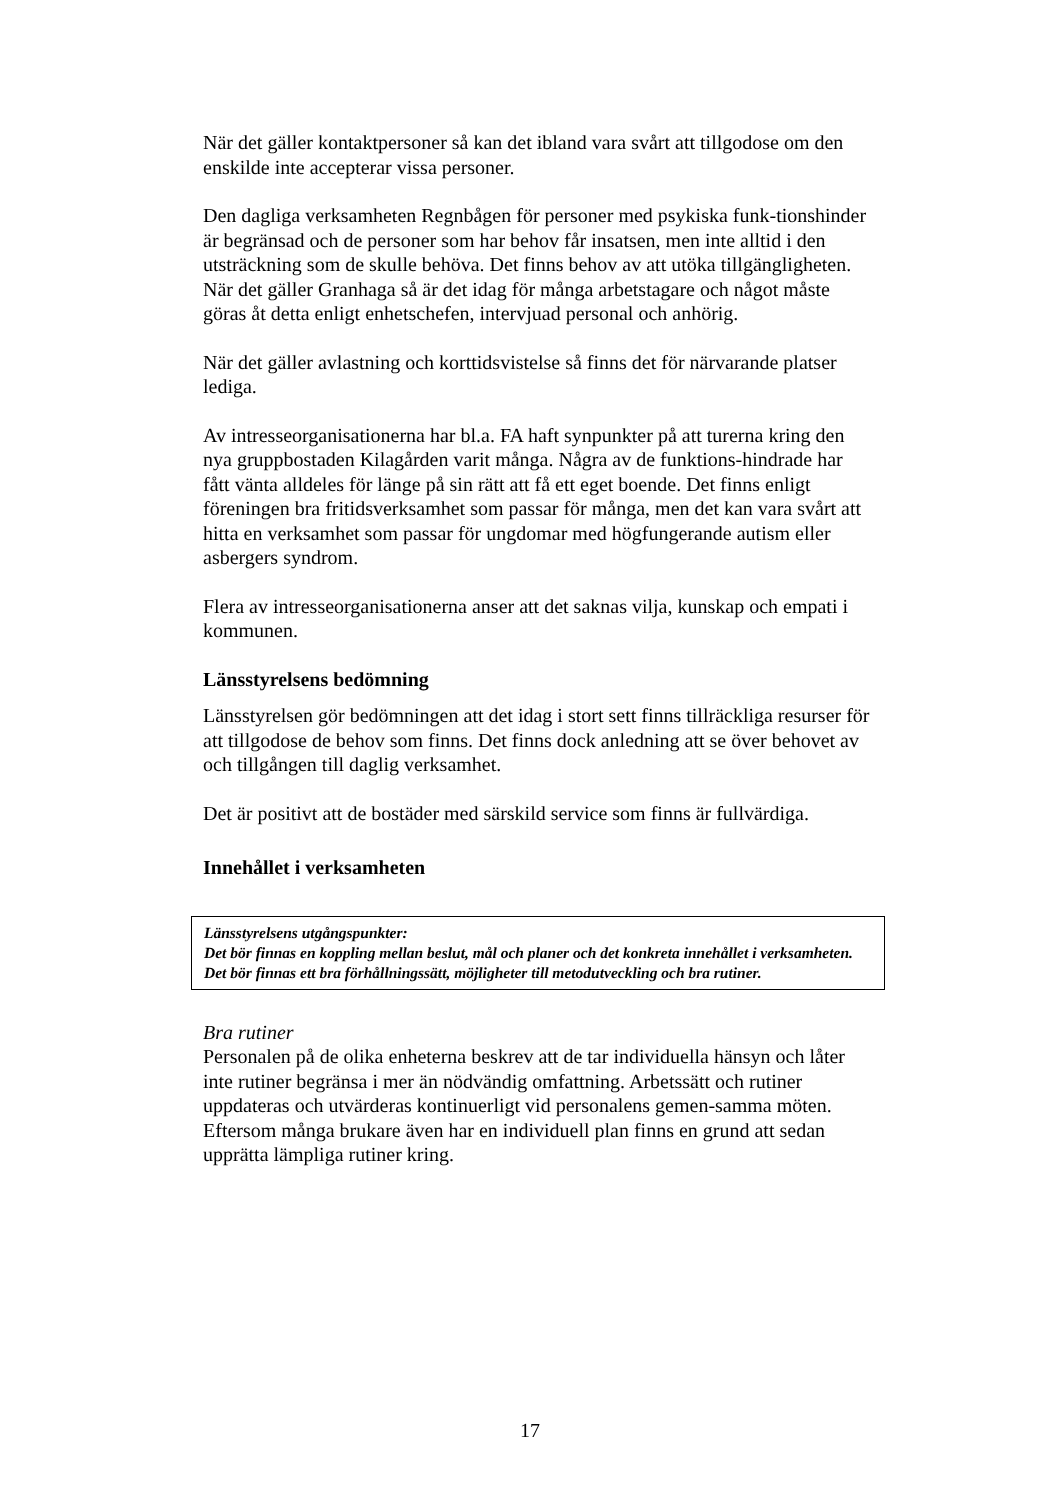När det gäller kontaktpersoner så kan det ibland vara svårt att tillgodose om den enskilde inte accepterar vissa personer.
Den dagliga verksamheten Regnbågen för personer med psykiska funk-tionshinder är begränsad och de personer som har behov får insatsen, men inte alltid i den utsträckning som de skulle behöva. Det finns behov av att utöka tillgängligheten. När det gäller Granhaga så är det idag för många arbetstagare och något måste göras åt detta enligt enhetschefen, intervjuad personal och anhörig.
När det gäller avlastning och korttidsvistelse så finns det för närvarande platser lediga.
Av intresseorganisationerna har bl.a. FA haft synpunkter på att turerna kring den nya gruppbostaden Kilagården varit många. Några av de funktions-hindrade har fått vänta alldeles för länge på sin rätt att få ett eget boende. Det finns enligt föreningen bra fritidsverksamhet som passar för många, men det kan vara svårt att hitta en verksamhet som passar för ungdomar med högfungerande autism eller asbergers syndrom.
Flera av intresseorganisationerna anser att det saknas vilja, kunskap och empati i kommunen.
Länsstyrelsens bedömning
Länsstyrelsen gör bedömningen att det idag i stort sett finns tillräckliga resurser för att tillgodose de behov som finns. Det finns dock anledning att se över behovet av och tillgången till daglig verksamhet.
Det är positivt att de bostäder med särskild service som finns är fullvärdiga.
Innehållet i verksamheten
Länsstyrelsens utgångspunkter:
Det bör finnas en koppling mellan beslut, mål och planer och det konkreta innehållet i verksamheten. Det bör finnas ett bra förhållningssätt, möjligheter till metodutveckling och bra rutiner.
Bra rutiner
Personalen på de olika enheterna beskrev att de tar individuella hänsyn och låter inte rutiner begränsa i mer än nödvändig omfattning. Arbetssätt och rutiner uppdateras och utvärderas kontinuerligt vid personalens gemen-samma möten. Eftersom många brukare även har en individuell plan finns en grund att sedan upprätta lämpliga rutiner kring.
17